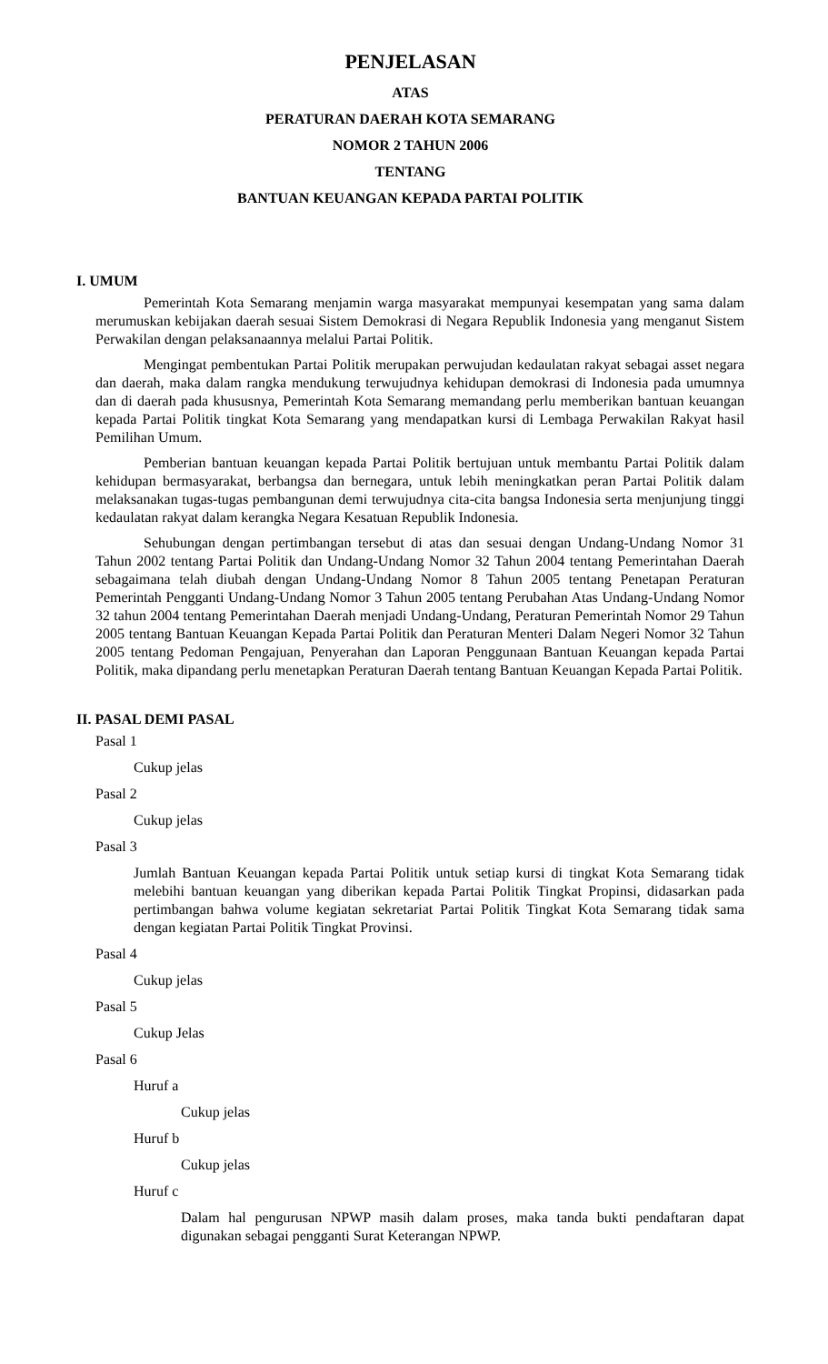PENJELASAN
ATAS
PERATURAN DAERAH KOTA SEMARANG
NOMOR 2 TAHUN 2006
TENTANG
BANTUAN KEUANGAN KEPADA PARTAI POLITIK
I. UMUM
Pemerintah Kota Semarang menjamin warga masyarakat mempunyai kesempatan yang sama dalam merumuskan kebijakan daerah sesuai Sistem Demokrasi di Negara Republik Indonesia yang menganut Sistem Perwakilan dengan pelaksanaannya melalui Partai Politik.
Mengingat pembentukan Partai Politik merupakan perwujudan kedaulatan rakyat sebagai asset negara dan daerah, maka dalam rangka mendukung terwujudnya kehidupan demokrasi di Indonesia pada umumnya dan di daerah pada khususnya, Pemerintah Kota Semarang memandang perlu memberikan bantuan keuangan kepada Partai Politik tingkat Kota Semarang yang mendapatkan kursi di Lembaga Perwakilan Rakyat hasil Pemilihan Umum.
Pemberian bantuan keuangan kepada Partai Politik bertujuan untuk membantu Partai Politik dalam kehidupan bermasyarakat, berbangsa dan bernegara, untuk lebih meningkatkan peran Partai Politik dalam melaksanakan tugas-tugas pembangunan demi terwujudnya cita-cita bangsa Indonesia serta menjunjung tinggi kedaulatan rakyat dalam kerangka Negara Kesatuan Republik Indonesia.
Sehubungan dengan pertimbangan tersebut di atas dan sesuai dengan Undang-Undang Nomor 31 Tahun 2002 tentang Partai Politik dan Undang-Undang Nomor 32 Tahun 2004 tentang Pemerintahan Daerah sebagaimana telah diubah dengan Undang-Undang Nomor 8 Tahun 2005 tentang Penetapan Peraturan Pemerintah Pengganti Undang-Undang Nomor 3 Tahun 2005 tentang Perubahan Atas Undang-Undang Nomor 32 tahun 2004 tentang Pemerintahan Daerah menjadi Undang-Undang, Peraturan Pemerintah Nomor 29 Tahun 2005 tentang Bantuan Keuangan Kepada Partai Politik dan Peraturan Menteri Dalam Negeri Nomor 32 Tahun 2005 tentang Pedoman Pengajuan, Penyerahan dan Laporan Penggunaan Bantuan Keuangan kepada Partai Politik, maka dipandang perlu menetapkan Peraturan Daerah tentang Bantuan Keuangan Kepada Partai Politik.
II. PASAL DEMI PASAL
Pasal 1
Cukup jelas
Pasal 2
Cukup jelas
Pasal 3
Jumlah Bantuan Keuangan kepada Partai Politik untuk setiap kursi di tingkat Kota Semarang tidak melebihi bantuan keuangan yang diberikan kepada Partai Politik Tingkat Propinsi, didasarkan pada pertimbangan bahwa volume kegiatan sekretariat Partai Politik Tingkat Kota Semarang tidak sama dengan kegiatan Partai Politik Tingkat Provinsi.
Pasal 4
Cukup jelas
Pasal 5
Cukup Jelas
Pasal 6
Huruf a
Cukup jelas
Huruf b
Cukup jelas
Huruf c
Dalam hal pengurusan NPWP masih dalam proses, maka tanda bukti pendaftaran dapat digunakan sebagai pengganti Surat Keterangan NPWP.